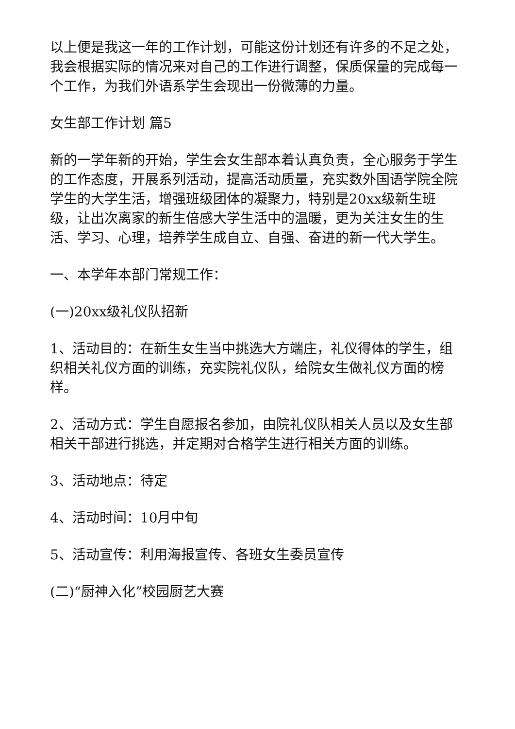以上便是我这一年的工作计划，可能这份计划还有许多的不足之处，我会根据实际的情况来对自己的工作进行调整，保质保量的完成每一个工作，为我们外语系学生会现出一份微薄的力量。
女生部工作计划 篇5
新的一学年新的开始，学生会女生部本着认真负责，全心服务于学生的工作态度，开展系列活动，提高活动质量，充实数外国语学院全院学生的大学生活，增强班级团体的凝聚力，特别是20xx级新生班级，让出次离家的新生倍感大学生活中的温暖，更为关注女生的生活、学习、心理，培养学生成自立、自强、奋进的新一代大学生。
一、本学年本部门常规工作：
(一)20xx级礼仪队招新
1、活动目的：在新生女生当中挑选大方端庄，礼仪得体的学生，组织相关礼仪方面的训练，充实院礼仪队，给院女生做礼仪方面的榜样。
2、活动方式：学生自愿报名参加，由院礼仪队相关人员以及女生部相关干部进行挑选，并定期对合格学生进行相关方面的训练。
3、活动地点：待定
4、活动时间：10月中旬
5、活动宣传：利用海报宣传、各班女生委员宣传
(二)“厨神入化”校园厨艺大赛